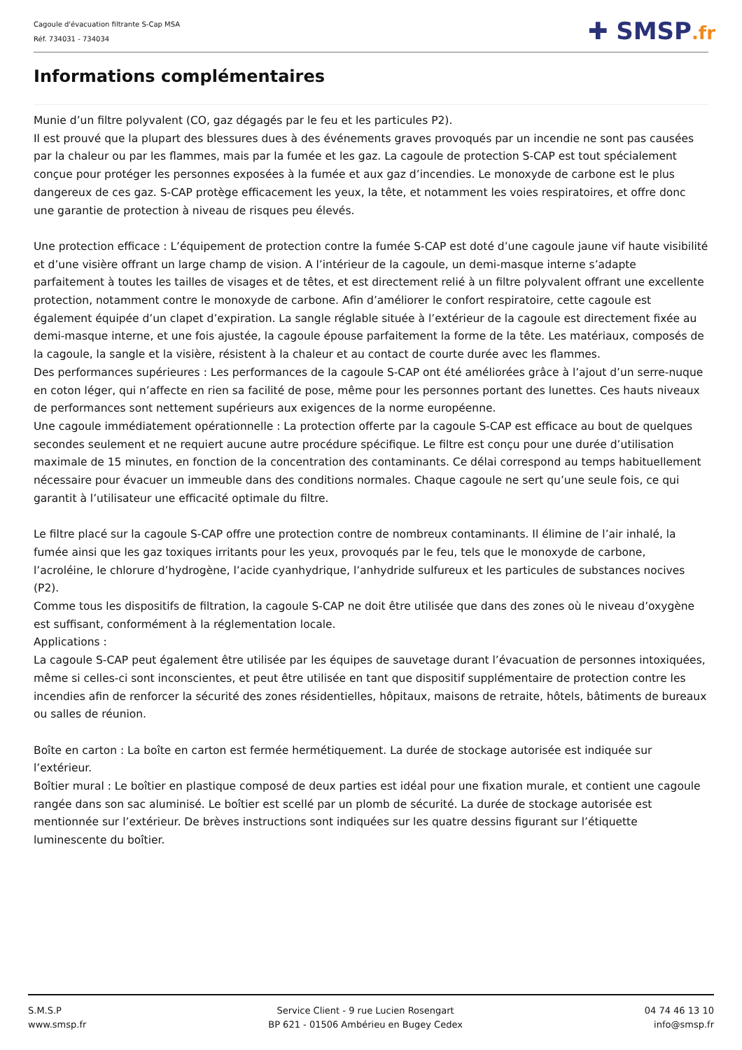Cagoule d'évacuation filtrante S-Cap MSA
Réf. 734031 - 734034
✚ SMSP.fr
Informations complémentaires
Munie d’un filtre polyvalent (CO, gaz dégagés par le feu et les particules P2).
Il est prouvé que la plupart des blessures dues à des événements graves provoqués par un incendie ne sont pas causées par la chaleur ou par les flammes, mais par la fumée et les gaz. La cagoule de protection S-CAP est tout spécialement conçue pour protéger les personnes exposées à la fumée et aux gaz d’incendies. Le monoxyde de carbone est le plus dangereux de ces gaz. S-CAP protège efficacement les yeux, la tête, et notamment les voies respiratoires, et offre donc une garantie de protection à niveau de risques peu élevés.
Une protection efficace : L’équipement de protection contre la fumée S-CAP est doté d’une cagoule jaune vif haute visibilité et d’une visière offrant un large champ de vision. A l’intérieur de la cagoule, un demi-masque interne s’adapte parfaitement à toutes les tailles de visages et de têtes, et est directement relié à un filtre polyvalent offrant une excellente protection, notamment contre le monoxyde de carbone. Afin d’améliorer le confort respiratoire, cette cagoule est également équipée d’un clapet d’expiration. La sangle réglable située à l’extérieur de la cagoule est directement fixée au demi-masque interne, et une fois ajustée, la cagoule épouse parfaitement la forme de la tête. Les matériaux, composés de la cagoule, la sangle et la visière, résistent à la chaleur et au contact de courte durée avec les flammes.
Des performances supérieures : Les performances de la cagoule S-CAP ont été améliorées grâce à l’ajout d’un serre-nuque en coton léger, qui n’affecte en rien sa facilité de pose, même pour les personnes portant des lunettes. Ces hauts niveaux de performances sont nettement supérieurs aux exigences de la norme européenne.
Une cagoule immédiatement opérationnelle : La protection offerte par la cagoule S-CAP est efficace au bout de quelques secondes seulement et ne requiert aucune autre procédure spécifique. Le filtre est conçu pour une durée d’utilisation maximale de 15 minutes, en fonction de la concentration des contaminants. Ce délai correspond au temps habituellement nécessaire pour évacuer un immeuble dans des conditions normales. Chaque cagoule ne sert qu’une seule fois, ce qui garantit à l’utilisateur une efficacité optimale du filtre.
Le filtre placé sur la cagoule S-CAP offre une protection contre de nombreux contaminants. Il élimine de l’air inhalé, la fumée ainsi que les gaz toxiques irritants pour les yeux, provoqués par le feu, tels que le monoxyde de carbone, l’acroléine, le chlorure d’hydrogène, l’acide cyanhydrique, l’anhydride sulfureux et les particules de substances nocives (P2).
Comme tous les dispositifs de filtration, la cagoule S-CAP ne doit être utilisée que dans des zones où le niveau d’oxygène est suffisant, conformément à la réglementation locale.
Applications :
La cagoule S-CAP peut également être utilisée par les équipes de sauvetage durant l’évacuation de personnes intoxiquées, même si celles-ci sont inconscientes, et peut être utilisée en tant que dispositif supplémentaire de protection contre les incendies afin de renforcer la sécurité des zones résidentielles, hôpitaux, maisons de retraite, hôtels, bâtiments de bureaux ou salles de réunion.
Boîte en carton : La boîte en carton est fermée hermétiquement. La durée de stockage autorisée est indiquée sur l’extérieur.
Boîtier mural : Le boîtier en plastique composé de deux parties est idéal pour une fixation murale, et contient une cagoule rangée dans son sac aluminisé. Le boîtier est scellé par un plomb de sécurité. La durée de stockage autorisée est mentionnée sur l’extérieur. De brèves instructions sont indiquées sur les quatre dessins figurant sur l’étiquette luminescente du boîtier.
S.M.S.P
www.smsp.fr
Service Client - 9 rue Lucien Rosengart
BP 621 - 01506 Ambérieu en Bugey Cedex
04 74 46 13 10
info@smsp.fr